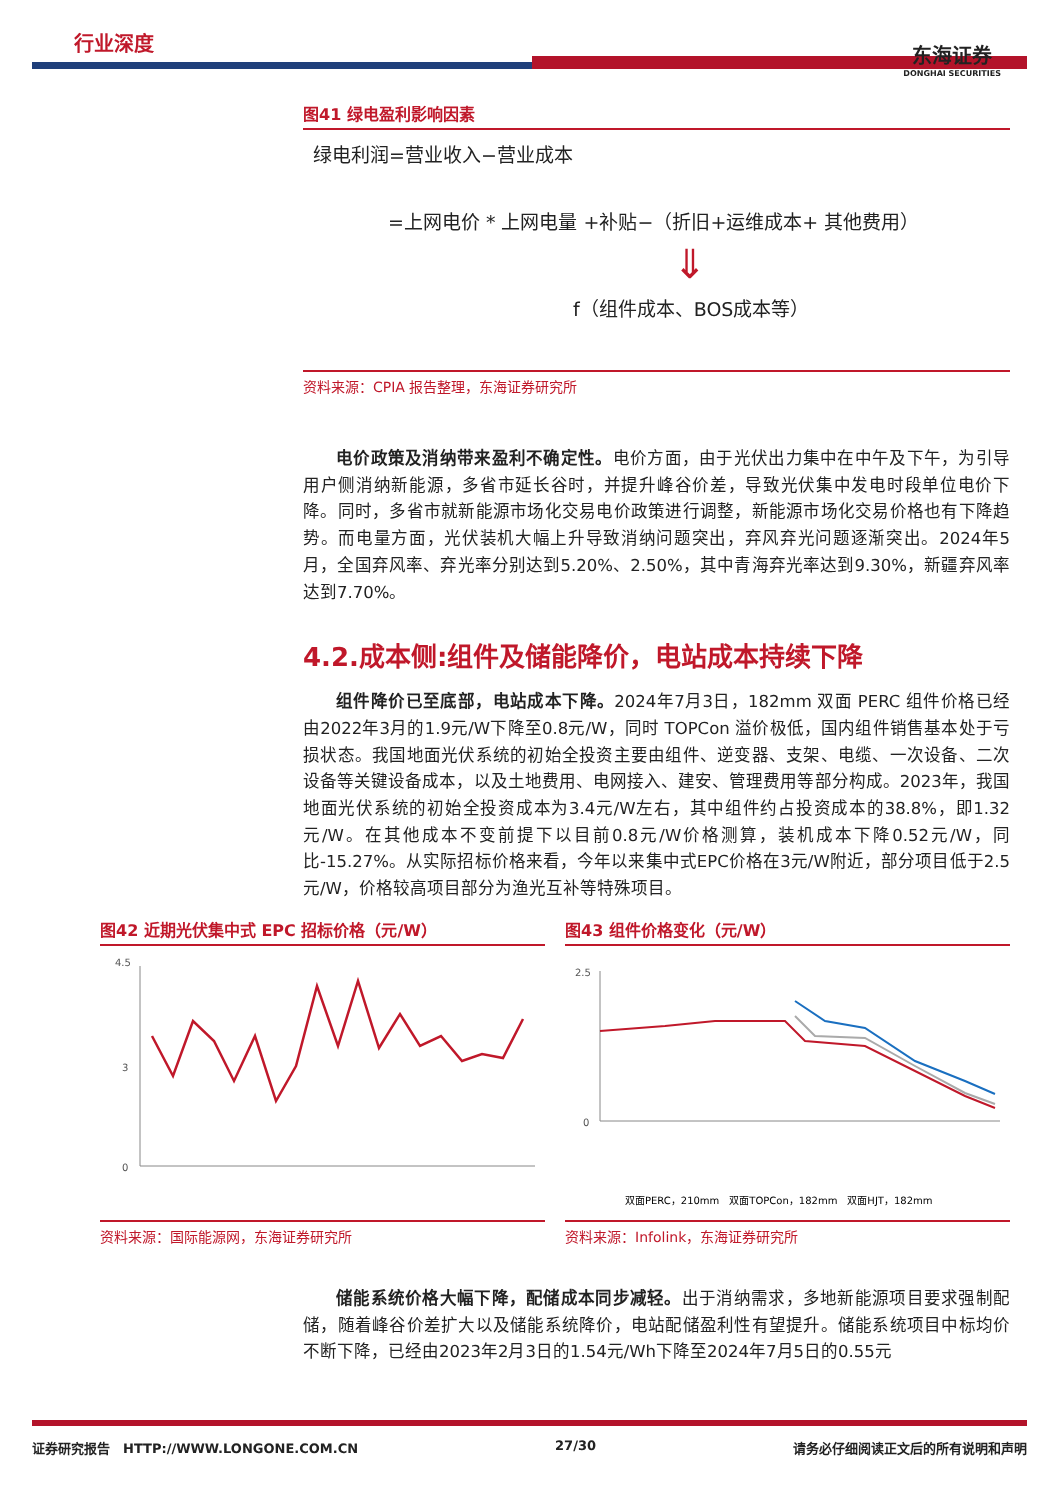行业深度
东海证券
DONGHAI SECURITIES
图41 绿电盈利影响因素
绿电利润=营业收入−营业成本
=上网电价 * 上网电量 +补贴−（折旧+运维成本+ 其他费用）
⇓
f（组件成本、BOS成本等）
资料来源：CPIA 报告整理，东海证券研究所
电价政策及消纳带来盈利不确定性。电价方面，由于光伏出力集中在中午及下午，为引导用户侧消纳新能源，多省市延长谷时，并提升峰谷价差，导致光伏集中发电时段单位电价下降。同时，多省市就新能源市场化交易电价政策进行调整，新能源市场化交易价格也有下降趋势。而电量方面，光伏装机大幅上升导致消纳问题突出，弃风弃光问题逐渐突出。2024年5月，全国弃风率、弃光率分别达到5.20%、2.50%，其中青海弃光率达到9.30%，新疆弃风率达到7.70%。
4.2.成本侧:组件及储能降价，电站成本持续下降
组件降价已至底部，电站成本下降。2024年7月3日，182mm 双面 PERC 组件价格已经由2022年3月的1.9元/W下降至0.8元/W，同时 TOPCon 溢价极低，国内组件销售基本处于亏损状态。我国地面光伏系统的初始全投资主要由组件、逆变器、支架、电缆、一次设备、二次设备等关键设备成本，以及土地费用、电网接入、建安、管理费用等部分构成。2023年，我国地面光伏系统的初始全投资成本为3.4元/W左右，其中组件约占投资成本的38.8%，即1.32元/W。在其他成本不变前提下以目前0.8元/W价格测算，装机成本下降0.52元/W，同比-15.27%。从实际招标价格来看，今年以来集中式EPC价格在3元/W附近，部分项目低于2.5元/W，价格较高项目部分为渔光互补等特殊项目。
图42 近期光伏集中式 EPC 招标价格（元/W）
4.5
3
0
资料来源：国际能源网，东海证券研究所
图43 组件价格变化（元/W）
2.5
0
双面PERC，210mm　双面TOPCon，182mm　双面HJT，182mm
资料来源：Infolink，东海证券研究所
储能系统价格大幅下降，配储成本同步减轻。出于消纳需求，多地新能源项目要求强制配储，随着峰谷价差扩大以及储能系统降价，电站配储盈利性有望提升。储能系统项目中标均价不断下降，已经由2023年2月3日的1.54元/Wh下降至2024年7月5日的0.55元
证券研究报告　HTTP://WWW.LONGONE.COM.CN 27/30 请务必仔细阅读正文后的所有说明和声明